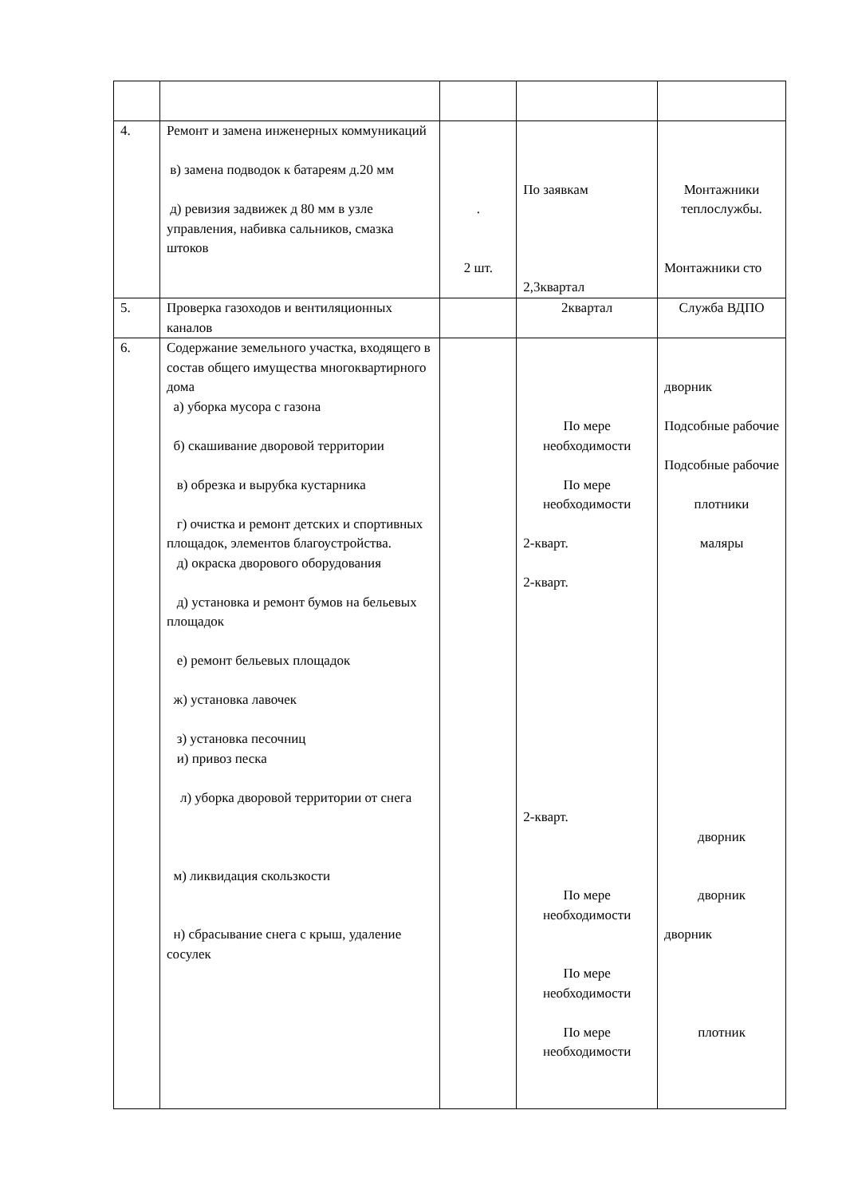| 4. | Ремонт и замена инженерных коммуникаций в) замена подводок к батареям д.20 мм д) ревизия задвижек д 80 мм в узле управления, набивка сальников, смазка штоков | . 2 шт. | По заявкам 2,3квартал | Монтажники теплослужбы. Монтажники сто |
| 5. | Проверка газоходов и вентиляционных каналов | | 2квартал | Служба ВДПО |
| 6. | Содержание земельного участка, входящего в состав общего имущества многоквартирного дома а) уборка мусора с газона б) скашивание дворовой территории в) обрезка и вырубка кустарника г) очистка и ремонт детских и спортивных площадок, элементов благоустройства. д) окраска дворового оборудования д) установка и ремонт бумов на бельевых площадок е) ремонт бельевых площадок ж) установка лавочек з) установка песочниц и) привоз песка л) уборка дворовой территории от снега м) ликвидация скользкости н) сбрасывание снега с крыш, удаление сосулек | | По мере необходимости По мере необходимости 2-кварт. 2-кварт. 2-кварт. По мере необходимости По мере необходимости По мере необходимости | дворник Подсобные рабочие Подсобные рабочие плотники маляры дворник дворник дворник плотник |